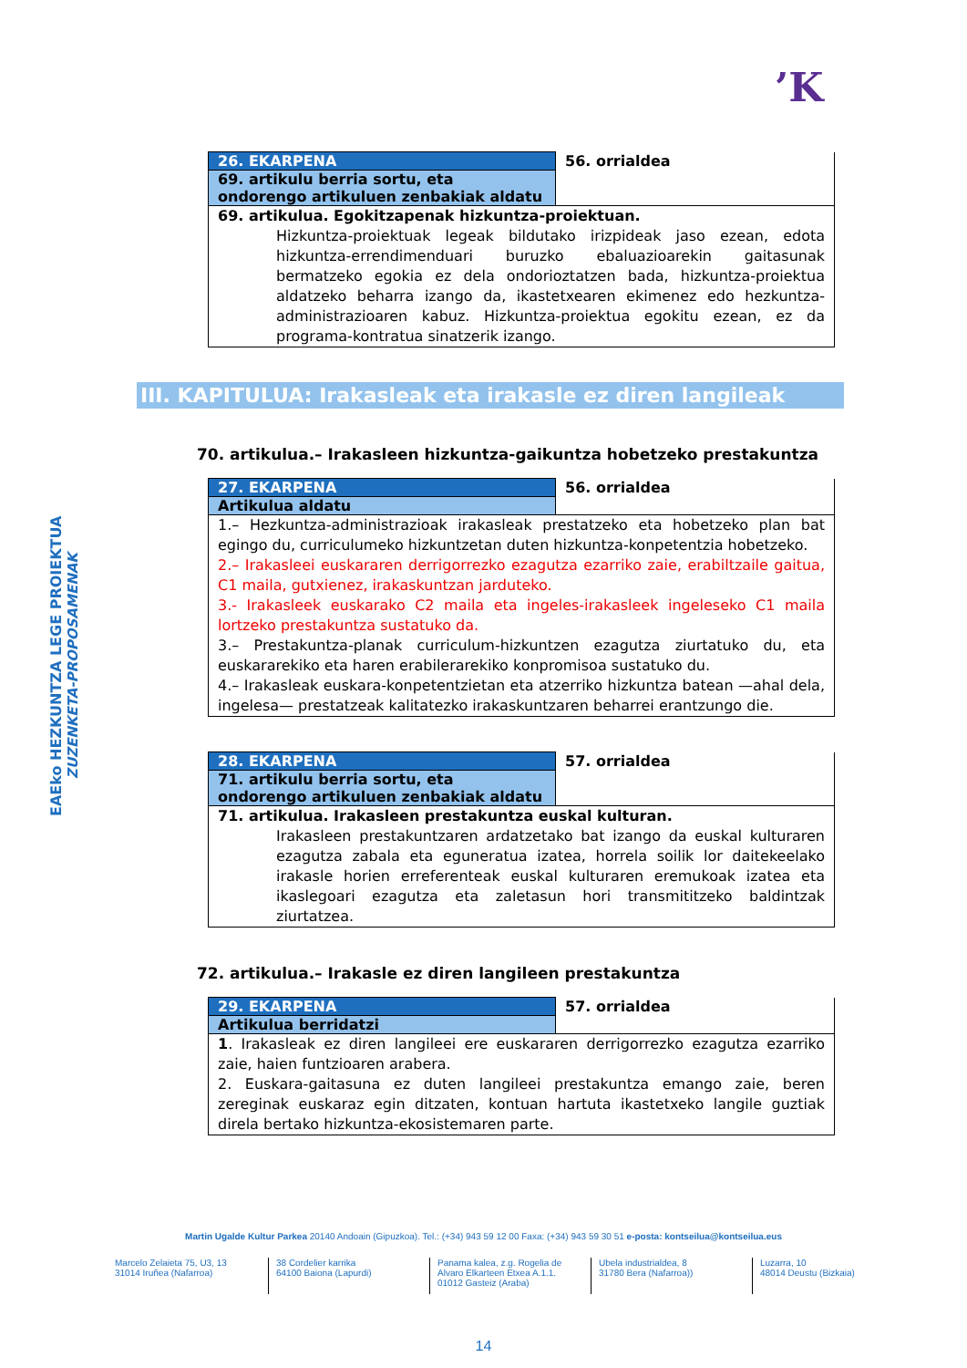’K
EAEko HEZKUNTZA LEGE PROIEKTUA
ZUZENKETA-PROPOSAMENAK
| 26. EKARPENA | 56. orrialdea |
| 69. artikulu berria sortu, eta ondorengo artikuluen zenbakiak aldatu | |
| 69. artikulua. Egokitzapenak hizkuntza-proiektuan. Hizkuntza-proiektuak legeak bildutako irizpideak jaso ezean, edota hizkuntza-errendimenduari buruzko ebaluazioarekin gaitasunak bermatzeko egokia ez dela ondorioztatzen bada, hizkuntza-proiektua aldatzeko beharra izango da, ikastetxearen ekimenez edo hezkuntza-administrazioaren kabuz. Hizkuntza-proiektua egokitu ezean, ez da programa-kontratua sinatzerik izango. | |
III. KAPITULUA: Irakasleak eta irakasle ez diren langileak
70. artikulua.– Irakasleen hizkuntza-gaikuntza hobetzeko prestakuntza
| 27. EKARPENA | 56. orrialdea |
| Artikulua aldatu | |
| 1.– Hezkuntza-administrazioak irakasleak prestatzeko eta hobetzeko plan bat egingo du, curriculumeko hizkuntzetan duten hizkuntza-konpetentzia hobetzeko. 2.– Irakasleei euskararen derrigorrezko ezagutza ezarriko zaie, erabiltzaile gaitua, C1 maila, gutxienez, irakaskuntzan jarduteko. 3.- Irakasleek euskarako C2 maila eta ingeles-irakasleek ingeleseko C1 maila lortzeko prestakuntza sustatuko da. 3.– Prestakuntza-planak curriculum-hizkuntzen ezagutza ziurtatuko du, eta euskararekiko eta haren erabilerarekiko konpromisoa sustatuko du. 4.– Irakasleak euskara-konpetentzietan eta atzerriko hizkuntza batean —ahal dela, ingelesa— prestatzeak kalitatezko irakaskuntzaren beharrei erantzungo die. | |
| 28. EKARPENA | 57. orrialdea |
| 71. artikulu berria sortu, eta ondorengo artikuluen zenbakiak aldatu | |
| 71. artikulua. Irakasleen prestakuntza euskal kulturan. Irakasleen prestakuntzaren ardatzetako bat izango da euskal kulturaren ezagutza zabala eta eguneratua izatea, horrela soilik lor daitekeelako irakasle horien erreferenteak euskal kulturaren eremukoak izatea eta ikaslegoari ezagutza eta zaletasun hori transmititzeko baldintzak ziurtatzea. | |
72. artikulua.– Irakasle ez diren langileen prestakuntza
| 29. EKARPENA | 57. orrialdea |
| Artikulua berridatzi | |
| 1 . Irakasleak ez diren langileei ere euskararen derrigorrezko ezagutza ezarriko zaie, haien funtzioaren arabera. 2. Euskara-gaitasuna ez duten langileei prestakuntza emango zaie, beren zereginak euskaraz egin ditzaten, kontuan hartuta ikastetxeko langile guztiak direla bertako hizkuntza-ekosistemaren parte. | |
Martin Ugalde Kultur Parkea 20140 Andoain (Gipuzkoa). Tel.: (+34) 943 59 12 00 Faxa: (+34) 943 59 30 51 e-posta: kontseilua@kontseilua.eus
Marcelo Zelaieta 75, U3, 13
31014 Iruñea (Nafarroa)
38 Cordelier karrika
64100 Baiona (Lapurdi)
Panama kalea, z.g. Rogelia de Alvaro Elkarteen Etxea A.1.1.
01012 Gasteiz (Araba)
Ubela industrialdea, 8
31780 Bera (Nafarroa))
Luzarra, 10
48014 Deustu (Bizkaia)
14